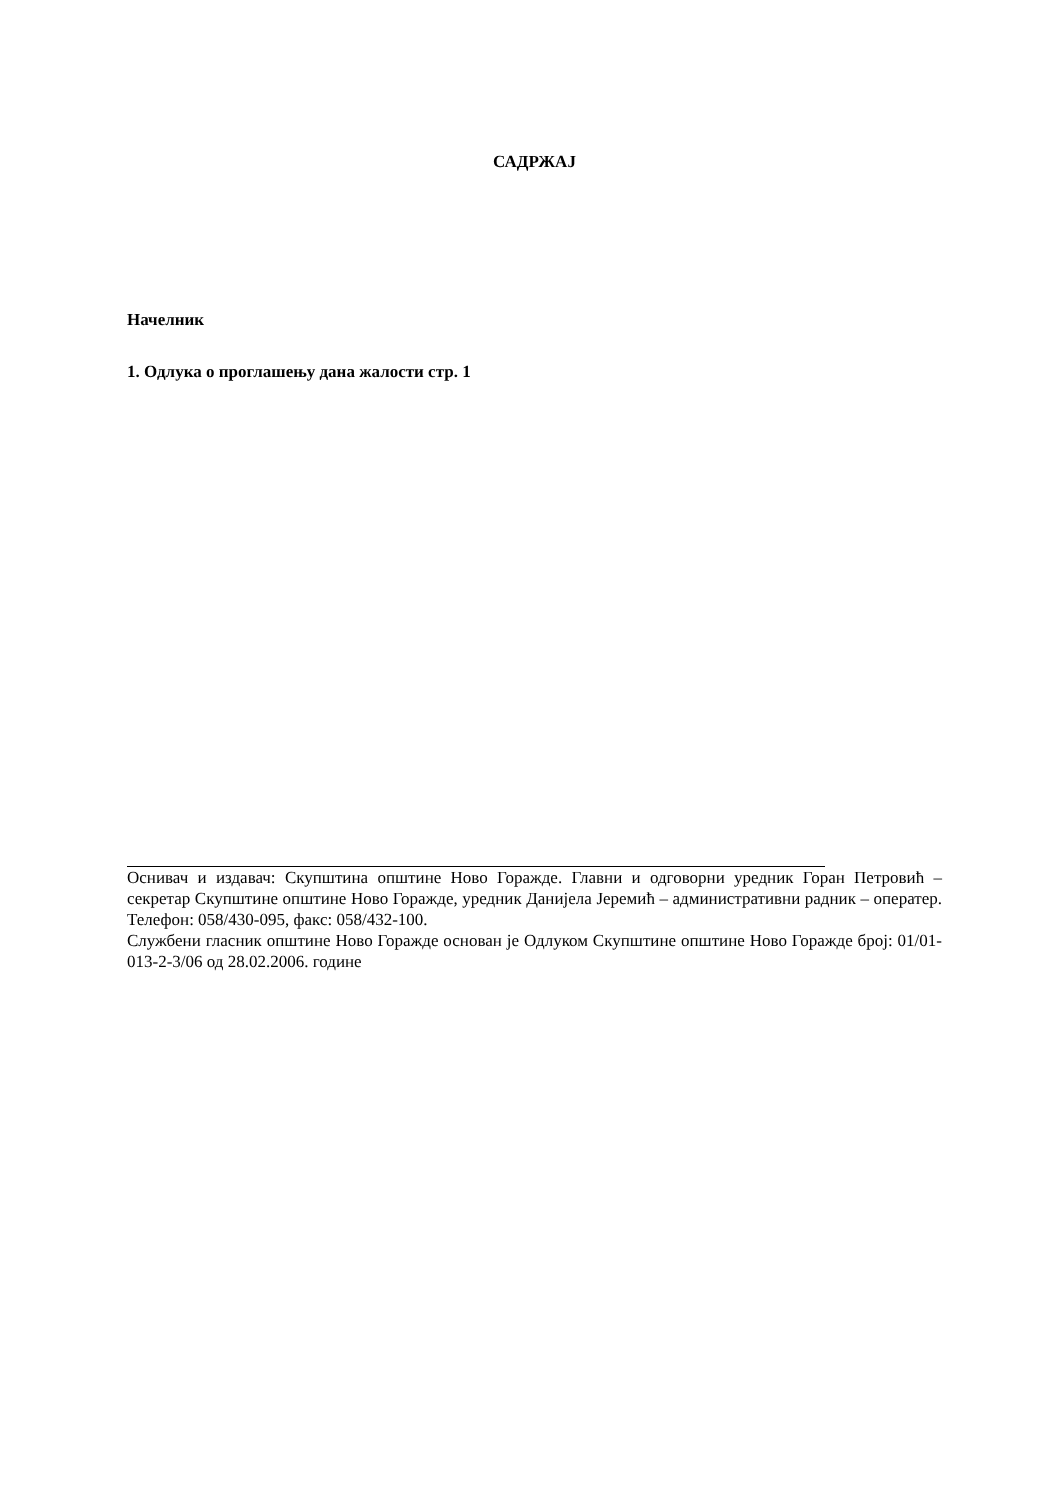САДРЖАЈ
Начелник
1. Одлука о проглашењу дана жалости стр. 1
Оснивач и издавач: Скупштина општине Ново Горажде. Главни и одговорни уредник Горан Петровић – секретар Скупштине општине Ново Горажде, уредник Данијела Јеремић – административни радник – оператер. Телефон: 058/430-095, факс: 058/432-100.
Службени гласник општине Ново Горажде основан је Одлуком Скупштине општине Ново Горажде број: 01/01-013-2-3/06 од 28.02.2006. године